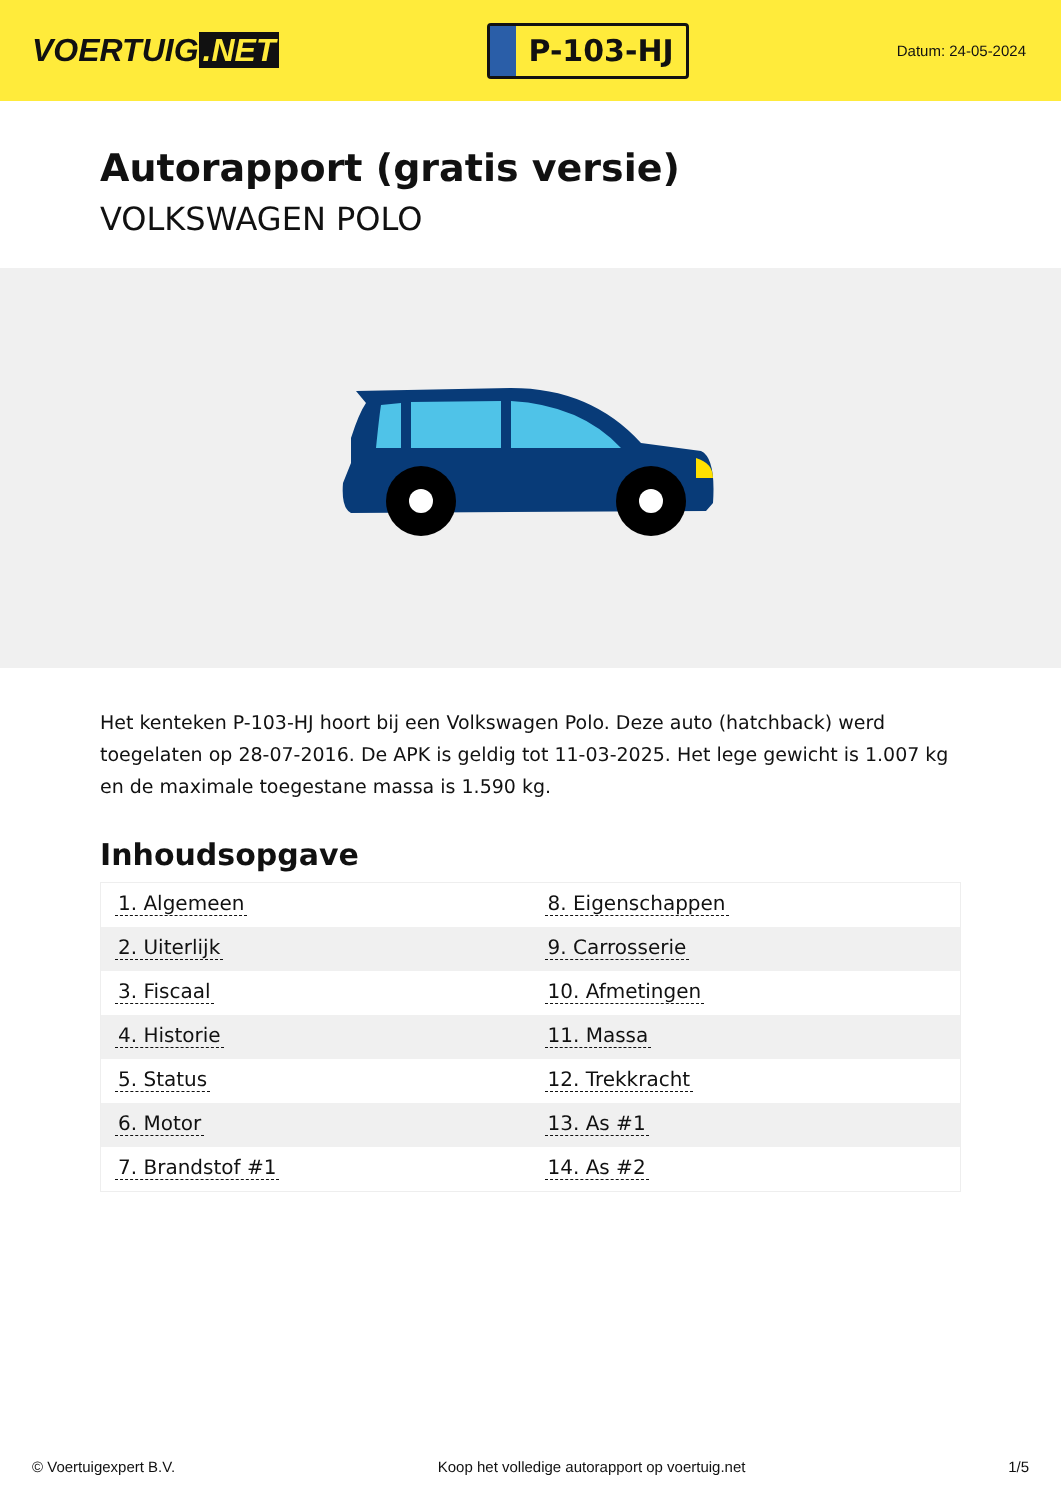VOERTUIG.NET
P-103-HJ
Datum: 24-05-2024
Autorapport (gratis versie)
VOLKSWAGEN POLO
Het kenteken P-103-HJ hoort bij een Volkswagen Polo. Deze auto (hatchback) werd toegelaten op 28-07-2016. De APK is geldig tot 11-03-2025. Het lege gewicht is 1.007 kg en de maximale toegestane massa is 1.590 kg.
Inhoudsopgave
| 1. Algemeen | 8. Eigenschappen |
| 2. Uiterlijk | 9. Carrosserie |
| 3. Fiscaal | 10. Afmetingen |
| 4. Historie | 11. Massa |
| 5. Status | 12. Trekkracht |
| 6. Motor | 13. As #1 |
| 7. Brandstof #1 | 14. As #2 |
© Voertuigexpert B.V. Koop het volledige autorapport op voertuig.net 1/5